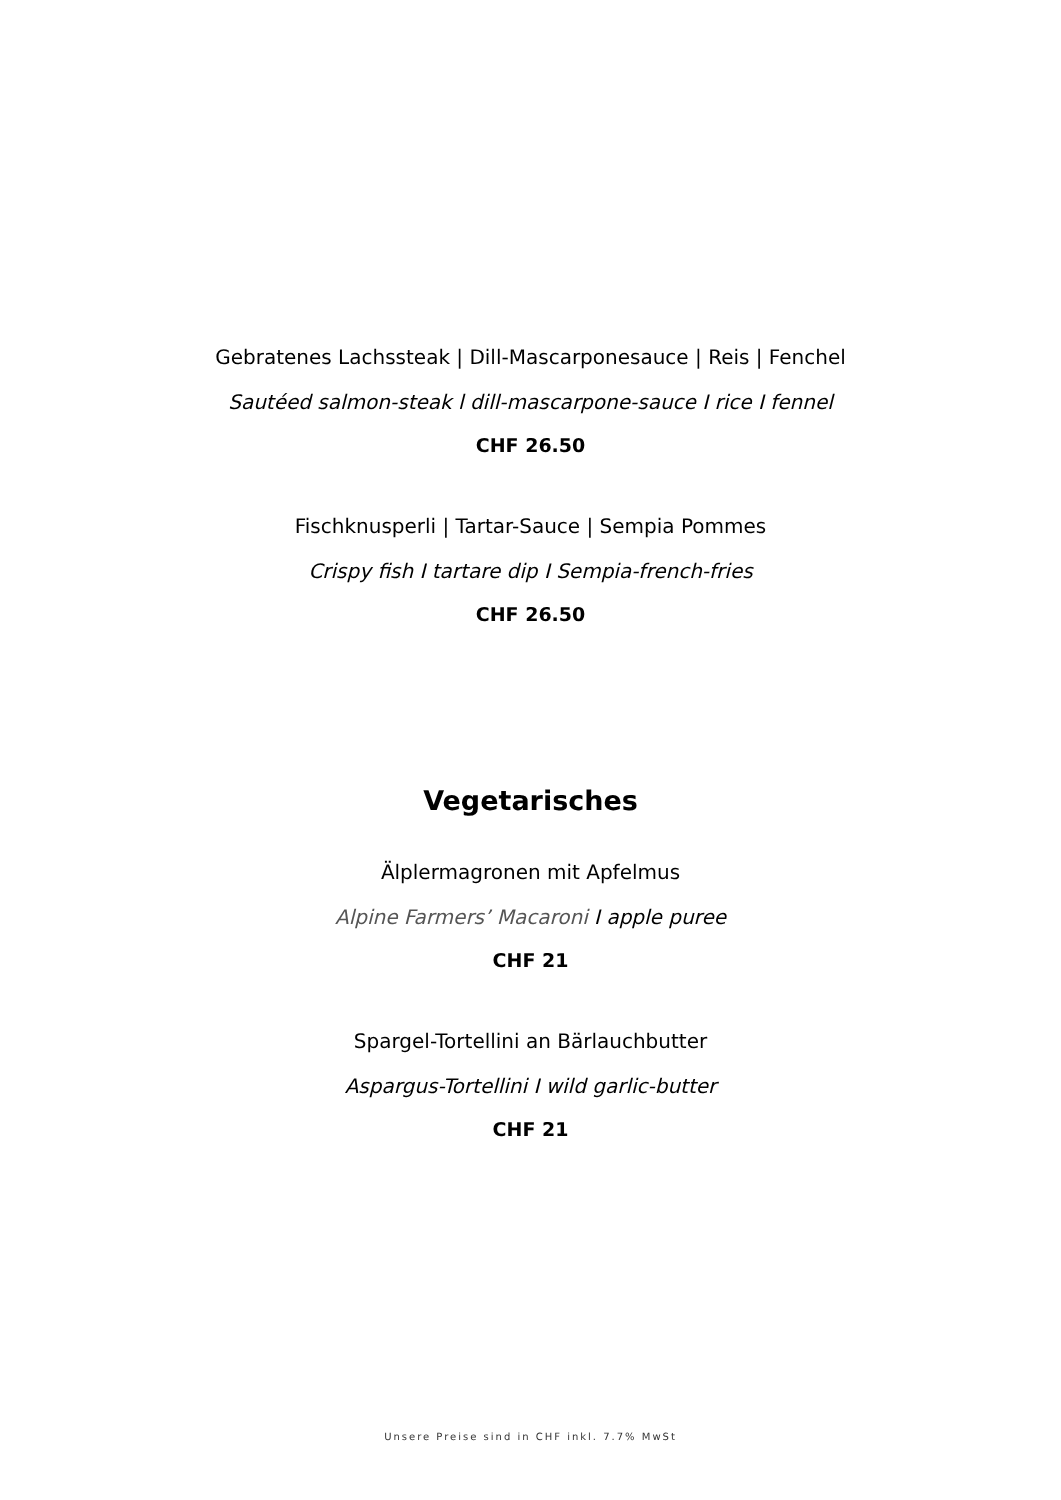Gebratenes Lachssteak | Dill-Mascarponesauce | Reis | Fenchel
Sautéed salmon-steak l dill-mascarpone-sauce I rice I fennel
CHF 26.50
Fischknusperli | Tartar-Sauce | Sempia Pommes
Crispy fish I tartare dip I Sempia-french-fries
CHF 26.50
Vegetarisches
Älplermagronen mit Apfelmus
Alpine Farmers’ Macaroni I apple puree
CHF 21
Spargel-Tortellini an Bärlauchbutter
Aspargus-Tortellini I wild garlic-butter
CHF 21
Unsere Preise sind in CHF inkl. 7.7% MwSt